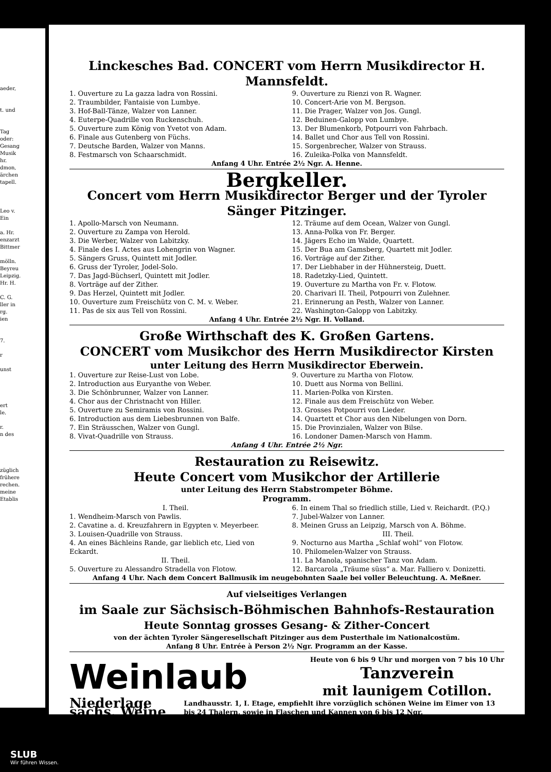aeder,
t. und
Tag
oder:
Gesang
Musik
hr.
dmon,
ärchen
tapell.
Leo v.
Ein
a. Hr.
enzarzt
Bittmer
mölln.
Beyreu
Leipzig.
Hr. H.
C. G.
ller in
rg.
ien
7.
r
unst
ert
le.
r.
n des
züglich
frühere
rechen.
meine
Etablis
Linckesches Bad. CONCERT vom Herrn Musikdirector H. Mannsfeldt.
1. Ouverture zu La gazza ladra von Rossini.
2. Traumbilder, Fantaisie von Lumbye.
3. Hof-Ball-Tänze, Walzer von Lanner.
4. Euterpe-Quadrille von Ruckenschuh.
5. Ouverture zum König von Yvetot von Adam.
6. Finale aus Gutenberg von Füchs.
7. Deutsche Barden, Walzer von Manns.
8. Festmarsch von Schaarschmidt.
9. Ouverture zu Rienzi von R. Wagner.
10. Concert-Arie von M. Bergson.
11. Die Prager, Walzer von Jos. Gungl.
12. Beduinen-Galopp von Lumbye.
13. Der Blumenkorb, Potpourri von Fahrbach.
14. Ballet und Chor aus Tell von Rossini.
15. Sorgenbrecher, Walzer von Strauss.
16. Zuleika-Polka von Mannsfeldt.
Anfang 4 Uhr. Entrée 2½ Ngr. A. Henne.
Bergkeller.
Concert vom Herrn Musikdirector Berger und der Tyroler Sänger Pitzinger.
1. Apollo-Marsch von Neumann.
2. Ouverture zu Zampa von Herold.
3. Die Werber, Walzer von Labitzky.
4. Finale des I. Actes aus Lohengrin von Wagner.
5. Sängers Gruss, Quintett mit Jodler.
6. Gruss der Tyroler, Jodel-Solo.
7. Das Jagd-Büchserl, Quintett mit Jodler.
8. Vorträge auf der Zither.
9. Das Herzel, Quintett mit Jodler.
10. Ouverture zum Freischütz von C. M. v. Weber.
11. Pas de six aus Tell von Rossini.
12. Träume auf dem Ocean, Walzer von Gungl.
13. Anna-Polka von Fr. Berger.
14. Jägers Echo im Walde, Quartett.
15. Der Bua am Gamsberg, Quartett mit Jodler.
16. Vorträge auf der Zither.
17. Der Liebhaber in der Hühnersteig, Duett.
18. Radetzky-Lied, Quintett.
19. Ouverture zu Martha von Fr. v. Flotow.
20. Charivari II. Theil, Potpourri von Zulehner.
21. Erinnerung an Pesth, Walzer von Lanner.
22. Washington-Galopp von Labitzky.
Anfang 4 Uhr. Entrée 2½ Ngr. H. Volland.
Große Wirthschaft des K. Großen Gartens.
CONCERT vom Musikchor des Herrn Musikdirector Kirsten
unter Leitung des Herrn Musikdirector Eberwein.
1. Ouverture zur Reise-Lust von Lobe.
2. Introduction aus Euryanthe von Weber.
3. Die Schönbrunner, Walzer von Lanner.
4. Chor aus der Christnacht von Hiller.
5. Ouverture zu Semiramis von Rossini.
6. Introduction aus dem Liebesbrunnen von Balfe.
7. Ein Sträusschen, Walzer von Gungl.
8. Vivat-Quadrille von Strauss.
9. Ouverture zu Martha von Flotow.
10. Duett aus Norma von Bellini.
11. Marien-Polka von Kirsten.
12. Finale aus dem Freischütz von Weber.
13. Grosses Potpourri von Lieder.
14. Quartett et Chor aus den Nibelungen von Dorn.
15. Die Provinzialen, Walzer von Bilse.
16. Londoner Damen-Marsch von Hamm.
Anfang 4 Uhr. Entrée 2½ Ngr.
Restauration zu Reisewitz.
Heute Concert vom Musikchor der Artillerie
unter Leitung des Herrn Stabstrompeter Böhme.
Programm.
I. Theil.
1. Wendheim-Marsch von Pawlis.
2. Cavatine a. d. Kreuzfahrern in Egypten v. Meyerbeer.
3. Louisen-Quadrille von Strauss.
4. An eines Bächleins Rande, gar lieblich etc, Lied von Eckardt.
II. Theil.
5. Ouverture zu Alessandro Stradella von Flotow.
6. In einem Thal so friedlich stille, Lied v. Reichardt. (P.Q.)
7. Jubel-Walzer von Lanner.
8. Meinen Gruss an Leipzig, Marsch von A. Böhme.
III. Theil.
9. Nocturno aus Martha „Schlaf wohl“ von Flotow.
10. Philomelen-Walzer von Strauss.
11. La Manola, spanischer Tanz von Adam.
12. Barcarola „Träume süss“ a. Mar. Falliero v. Donizetti.
Anfang 4 Uhr. Nach dem Concert Ballmusik im neugebohnten Saale bei voller Beleuchtung. A. Meßner.
Auf vielseitiges Verlangen
im Saale zur Sächsisch-Böhmischen Bahnhofs-Restauration
Heute Sonntag grosses Gesang- & Zither-Concert
von der ächten Tyroler Sängeresellschaft Pitzinger aus dem Pusterthale im Nationalcostüm.
Anfang 8 Uhr. Entrée à Person 2½ Ngr. Programm an der Kasse.
Weinlaub
Heute von 6 bis 9 Uhr und morgen von 7 bis 10 Uhr
Tanzverein
mit launigem Cotillon.
Niederlage sächs. Weine,
Landhausstr. 1, I. Etage, empfiehlt ihre vorzüglich schönen Weine im Eimer von 13 bis 24 Thalern, sowie in Flaschen und Kannen von 6 bis 12 Ngr.
SLUB
Wir führen Wissen.